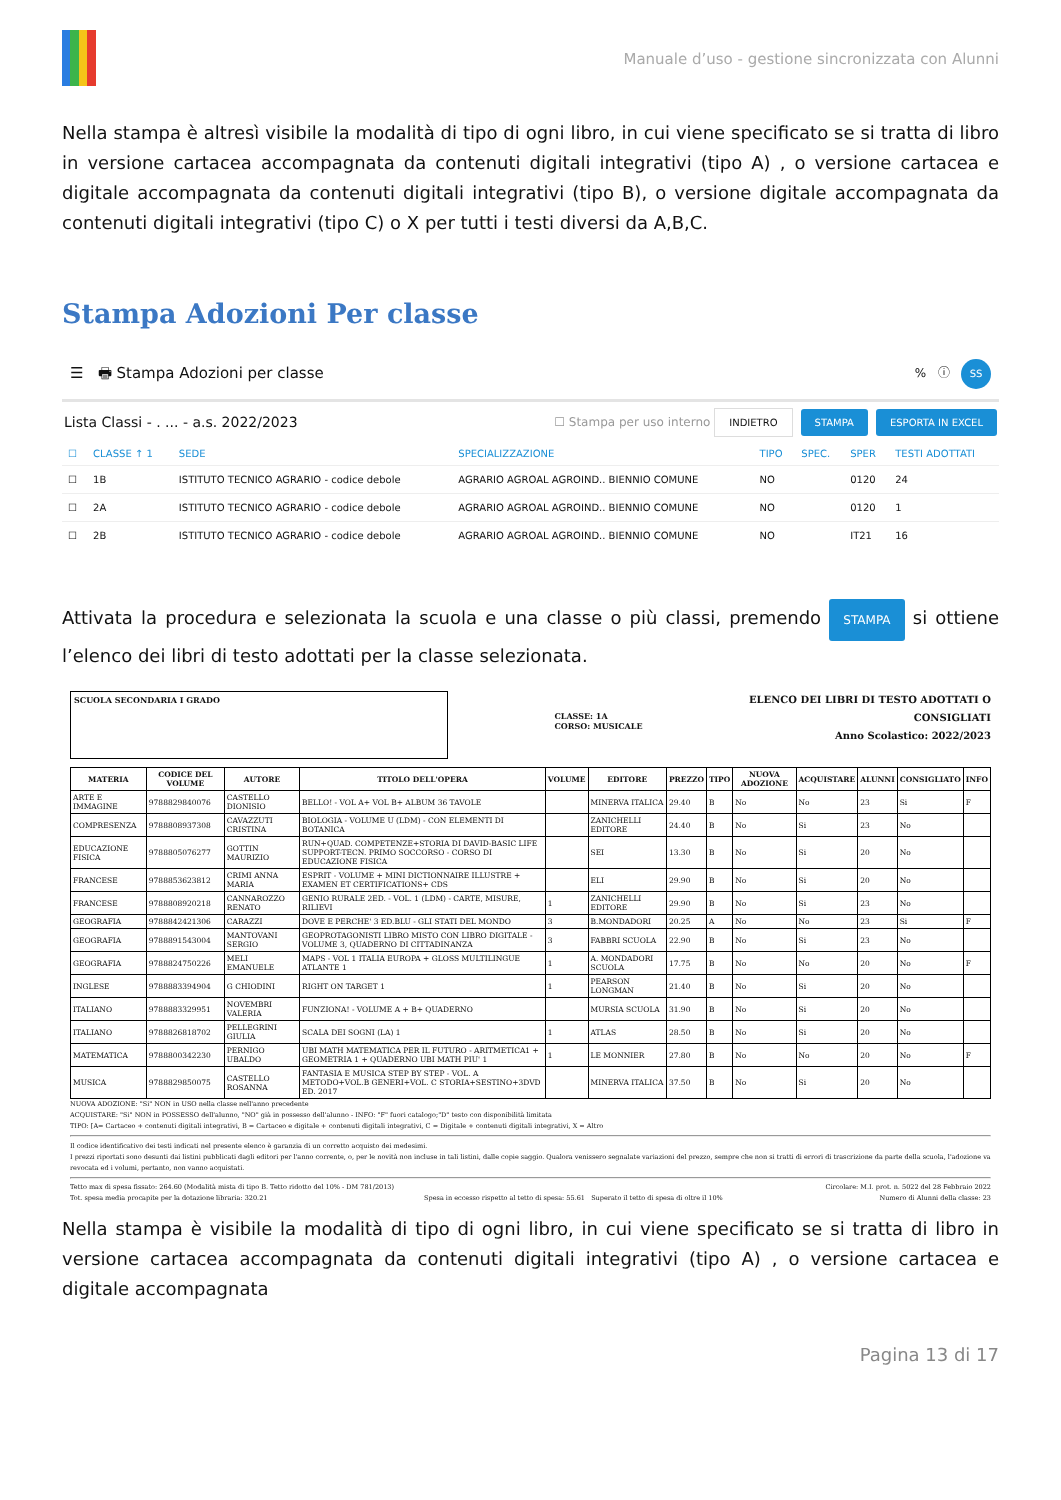Manuale d’uso - gestione sincronizzata con Alunni
Nella stampa è altresì visibile la modalità di tipo di ogni libro, in cui viene specificato se si tratta di libro in versione cartacea accompagnata da contenuti digitali integrativi (tipo A) , o versione cartacea e digitale accompagnata da contenuti digitali integrativi (tipo B), o versione digitale accompagnata da contenuti digitali integrativi (tipo C) o X per tutti i testi diversi da A,B,C.
Stampa Adozioni Per classe
☰ 🖶 Stampa Adozioni per classe% ⓘ SS
Lista Classi - . ... - a.s. 2022/2023 ☐ Stampa per uso interno INDIETRO STAMPA ESPORTA IN EXCEL
| ☐ | CLASSE ↑ 1 | SEDE | SPECIALIZZAZIONE | TIPO | SPEC. | SPER | TESTI ADOTTATI |
| --- | --- | --- | --- | --- | --- | --- | --- |
| ☐ | 1B | ISTITUTO TECNICO AGRARIO - codice debole | AGRARIO AGROAL AGROIND.. BIENNIO COMUNE | NO | | 0120 | 24 |
| ☐ | 2A | ISTITUTO TECNICO AGRARIO - codice debole | AGRARIO AGROAL AGROIND.. BIENNIO COMUNE | NO | | 0120 | 1 |
| ☐ | 2B | ISTITUTO TECNICO AGRARIO - codice debole | AGRARIO AGROAL AGROIND.. BIENNIO COMUNE | NO | | IT21 | 16 |
Attivata la procedura e selezionata la scuola e una classe o più classi, premendo STAMPA si ottiene l’elenco dei libri di testo adottati per la classe selezionata.
SCUOLA SECONDARIA I GRADO
CLASSE: 1A
CORSO: MUSICALE
ELENCO DEI LIBRI DI TESTO ADOTTATI O
CONSIGLIATI
Anno Scolastico: 2022/2023
| MATERIA | CODICE DEL VOLUME | AUTORE | TITOLO DELL'OPERA | VOLUME | EDITORE | PREZZO | TIPO | NUOVA ADOZIONE | ACQUISTARE | ALUNNI | CONSIGLIATO | INFO |
| --- | --- | --- | --- | --- | --- | --- | --- | --- | --- | --- | --- | --- |
| ARTE E IMMAGINE | 9788829840076 | CASTELLO DIONISIO | BELLO! - VOL A+ VOL B+ ALBUM 36 TAVOLE | | MINERVA ITALICA | 29.40 | B | No | No | 23 | Si | F |
| COMPRESENZA | 9788808937308 | CAVAZZUTI CRISTINA | BIOLOGIA - VOLUME U (LDM) - CON ELEMENTI DI BOTANICA | | ZANICHELLI EDITORE | 24.40 | B | No | Si | 23 | No | |
| EDUCAZIONE FISICA | 9788805076277 | GOTTIN MAURIZIO | RUN+QUAD. COMPETENZE+STORIA DI DAVID-BASIC LIFE SUPPORT-TECN. PRIMO SOCCORSO - CORSO DI EDUCAZIONE FISICA | | SEI | 13.30 | B | No | Si | 20 | No | |
| FRANCESE | 9788853623812 | CRIMI ANNA MARIA | ESPRIT - VOLUME + MINI DICTIONNAIRE ILLUSTRE + EXAMEN ET CERTIFICATIONS+ CDS | | ELI | 29.90 | B | No | Si | 20 | No | |
| FRANCESE | 9788808920218 | CANNAROZZO RENATO | GENIO RURALE 2ED. - VOL. 1 (LDM) - CARTE, MISURE, RILIEVI | 1 | ZANICHELLI EDITORE | 29.90 | B | No | Si | 23 | No | |
| GEOGRAFIA | 9788842421306 | CARAZZI | DOVE E PERCHE' 3 ED.BLU - GLI STATI DEL MONDO | 3 | B.MONDADORI | 20.25 | A | No | No | 23 | Si | F |
| GEOGRAFIA | 9788891543004 | MANTOVANI SERGIO | GEOPROTAGONISTI LIBRO MISTO CON LIBRO DIGITALE - VOLUME 3, QUADERNO DI CITTADINANZA | 3 | FABBRI SCUOLA | 22.90 | B | No | Si | 23 | No | |
| GEOGRAFIA | 9788824750226 | MELI EMANUELE | MAPS - VOL 1 ITALIA EUROPA + GLOSS MULTILINGUE ATLANTE 1 | 1 | A. MONDADORI SCUOLA | 17.75 | B | No | No | 20 | No | F |
| INGLESE | 9788883394904 | G CHIODINI | RIGHT ON TARGET 1 | 1 | PEARSON LONGMAN | 21.40 | B | No | Si | 20 | No | |
| ITALIANO | 9788883329951 | NOVEMBRI VALERIA | FUNZIONA! - VOLUME A + B+ QUADERNO | | MURSIA SCUOLA | 31.90 | B | No | Si | 20 | No | |
| ITALIANO | 9788826818702 | PELLEGRINI GIULIA | SCALA DEI SOGNI (LA) 1 | 1 | ATLAS | 28.50 | B | No | Si | 20 | No | |
| MATEMATICA | 9788800342230 | PERNIGO UBALDO | UBI MATH MATEMATICA PER IL FUTURO - ARITMETICA1 + GEOMETRIA 1 + QUADERNO UBI MATH PIU' 1 | 1 | LE MONNIER | 27.80 | B | No | No | 20 | No | F |
| MUSICA | 9788829850075 | CASTELLO ROSANNA | FANTASIA E MUSICA STEP BY STEP - VOL. A METODO+VOL.B GENERI+VOL. C STORIA+SESTINO+3DVD ED. 2017 | | MINERVA ITALICA | 37.50 | B | No | Si | 20 | No | |
NUOVA ADOZIONE: "Si" NON in USO nella classe nell'anno precedente
ACQUISTARE: "Si" NON in POSSESSO dell'alunno, "NO" già in possesso dell'alunno - INFO: "F" fuori catalogo;"D" testo con disponibilità limitata
TIPO: [A= Cartaceo + contenuti digitali integrativi, B = Cartaceo e digitale + contenuti digitali integrativi, C = Digitale + contenuti digitali integrativi, X = Altro
Il codice identificativo dei testi indicati nel presente elenco è garanzia di un corretto acquisto dei medesimi.
I prezzi riportati sono desunti dai listini pubblicati dagli editori per l'anno corrente, o, per le novità non incluse in tali listini, dalle copie saggio. Qualora venissero segnalate variazioni del prezzo, sempre che non si tratti di errori di trascrizione da parte della scuola, l'adozione va revocata ed i volumi, pertanto, non vanno acquistati.
Tetto max di spesa fissato: 264.60 (Modalità mista di tipo B. Tetto ridotto del 10% - DM 781/2013) Circolare: M.I. prot. n. 5022 del 28 Febbraio 2022
Tot. spesa media procapite per la dotazione libraria: 320.21 Spesa in eccesso rispetto al tetto di spesa: 55.61 Superato il tetto di spesa di oltre il 10% Numero di Alunni della classe: 23
Nella stampa è visibile la modalità di tipo di ogni libro, in cui viene specificato se si tratta di libro in versione cartacea accompagnata da contenuti digitali integrativi (tipo A) , o versione cartacea e digitale accompagnata
Pagina 13 di 17